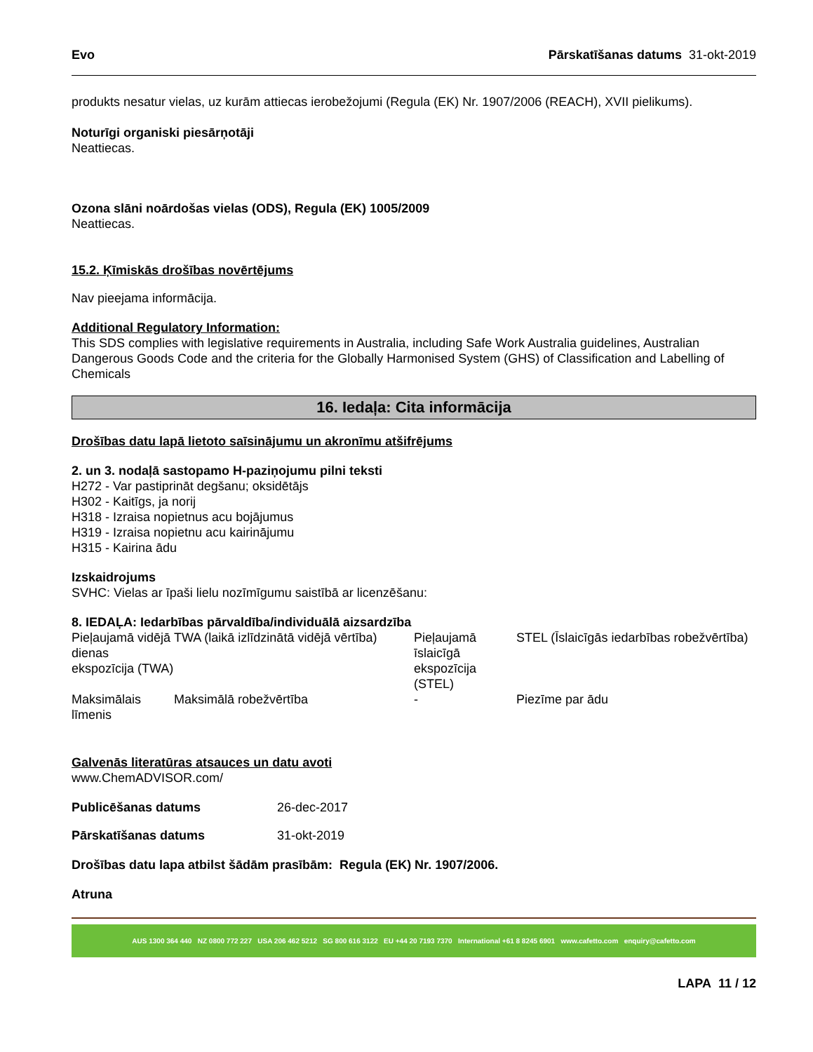Evo Pārskatīšanas datums 31-okt-2019
produkts nesatur vielas, uz kurām attiecas ierobežojumi (Regula (EK) Nr. 1907/2006 (REACH), XVII pielikums).
Noturīgi organiski piesārņotāji
Neattiecas.
Ozona slāni noārdošas vielas (ODS), Regula (EK) 1005/2009
Neattiecas.
15.2. Ķīmiskās drošības novērtējums
Nav pieejama informācija.
Additional Regulatory Information:
This SDS complies with legislative requirements in Australia, including Safe Work Australia guidelines, Australian Dangerous Goods Code and the criteria for the Globally Harmonised System (GHS) of Classification and Labelling of Chemicals
16. Iedaļa: Cita informācija
Drošības datu lapā lietoto saīsinājumu un akronīmu atšifrējums
2. un 3. nodaļā sastopamo H-paziņojumu pilni teksti
H272 - Var pastiprināt degšanu; oksidētājs
H302 - Kaitīgs, ja norij
H318 - Izraisa nopietnus acu bojājumus
H319 - Izraisa nopietnu acu kairinājumu
H315 - Kairina ādu
Izskaidrojums
SVHC: Vielas ar īpaši lielu nozīmīgumu saistībā ar licenzēšanu:
8. IEDAĻA: Iedarbības pārvaldība/individuālā aizsardzība
| Pieļaujamā vidējā dienas ekspozīcija (TWA) | TWA (laikā izlīdzinātā vidējā vērtība) | Pieļaujamā īslaicīgā ekspozīcija (STEL) | STEL (Īslaicīgās iedarbības robežvērtība) |
| Maksimālais līmenis | Maksimālā robežvērtība | - | Piezīme par ādu |
Galvenās literatūras atsauces un datu avoti
www.ChemADVISOR.com/
| Publicēšanas datums | 26-dec-2017 |
| Pārskatīšanas datums | 31-okt-2019 |
Drošības datu lapa atbilst šādām prasībām: Regula (EK) Nr. 1907/2006.
Atruna
AUS 1300 364 440 NZ 0800 772 227 USA 206 462 5212 SG 800 616 3122 EU +44 20 7193 7370 International +61 8 8245 6901 www.cafetto.com enquiry@cafetto.com
LAPA 11 / 12